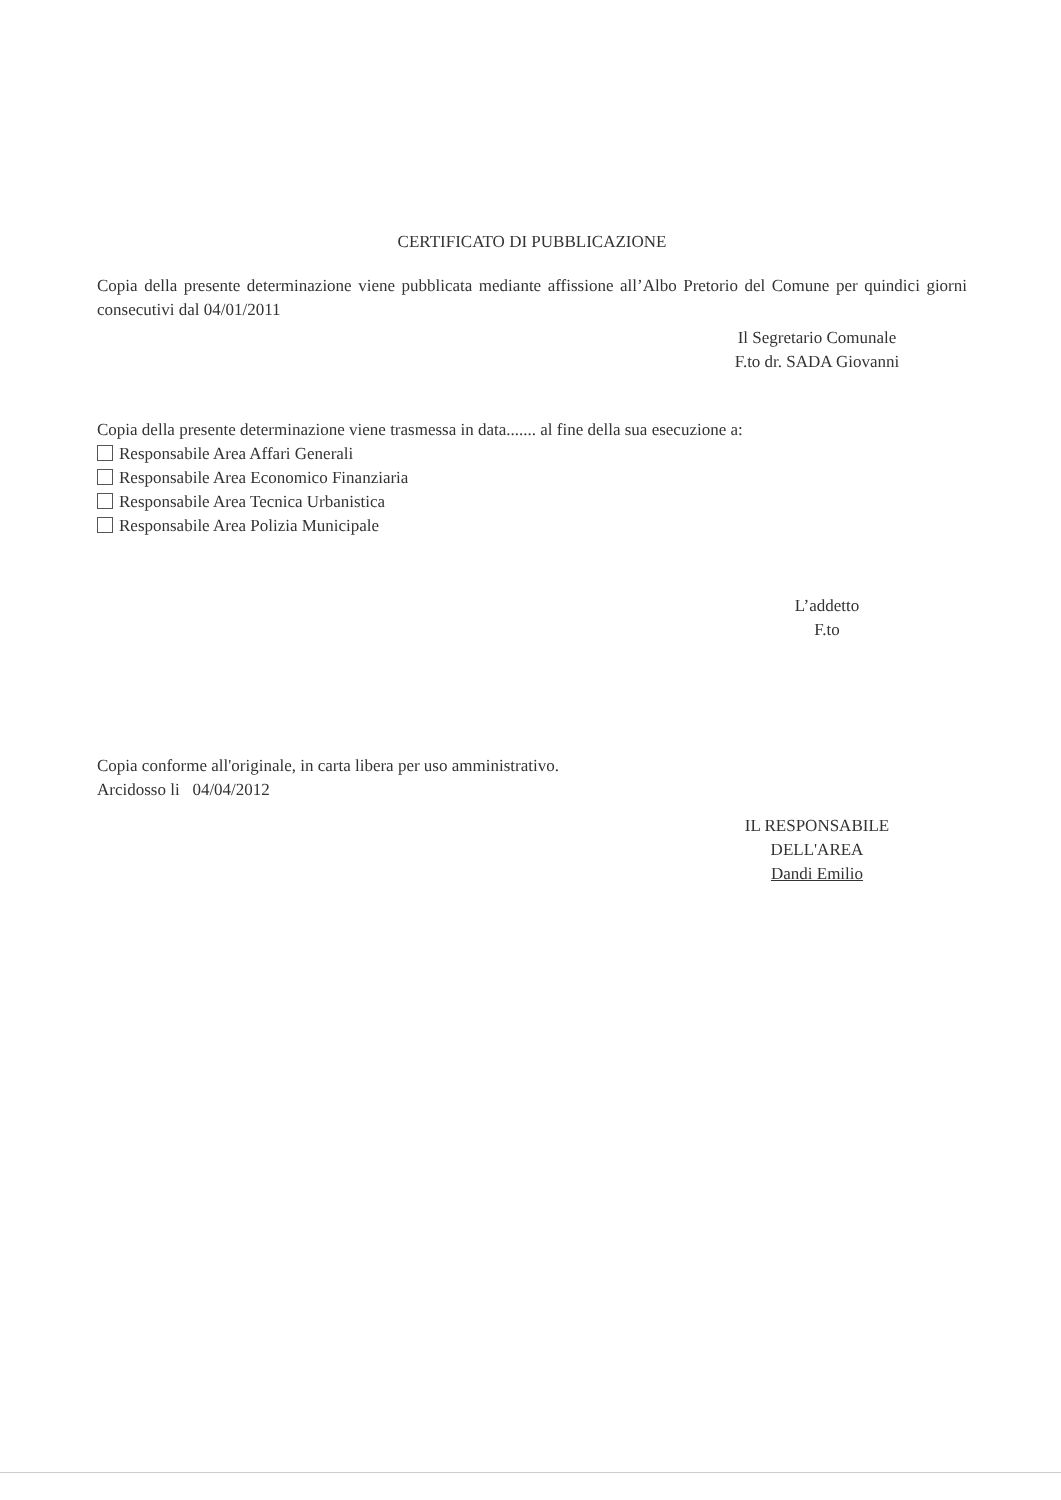CERTIFICATO DI PUBBLICAZIONE
Copia della presente determinazione viene pubblicata mediante affissione all’Albo Pretorio del Comune per quindici giorni consecutivi dal 04/01/2011
Il Segretario Comunale
F.to dr. SADA Giovanni
Copia della presente determinazione viene trasmessa in data....... al fine della sua esecuzione a:
Responsabile Area Affari Generali
Responsabile Area Economico Finanziaria
Responsabile Area Tecnica Urbanistica
Responsabile Area Polizia Municipale
L’addetto
F.to
Copia conforme all'originale, in carta libera per uso amministrativo.
Arcidosso li 04/04/2012
IL RESPONSABILE
DELL'AREA
Dandi Emilio